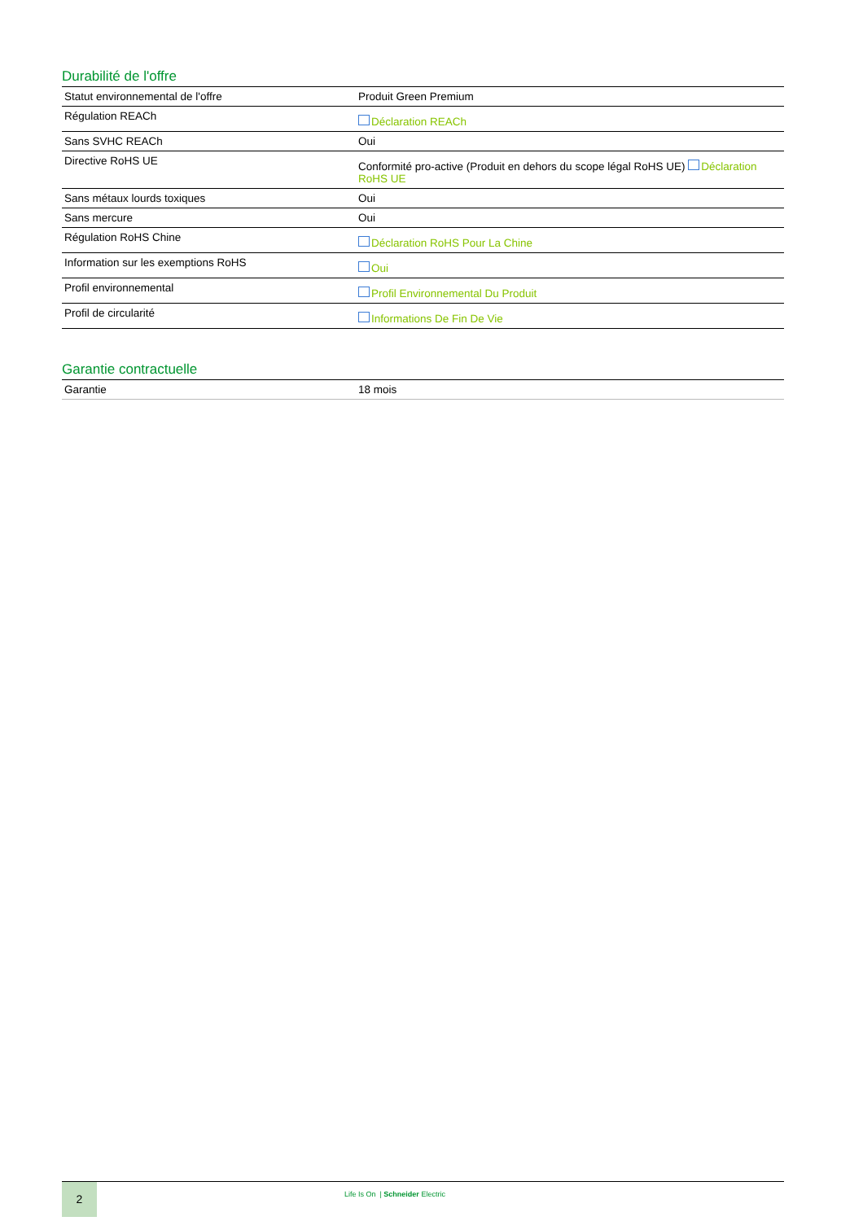Durabilité de l'offre
| Statut environnemental de l'offre | Produit Green Premium |
| Régulation REACh | Déclaration REACh |
| Sans SVHC REACh | Oui |
| Directive RoHS UE | Conformité pro-active (Produit en dehors du scope légal RoHS UE) Déclaration RoHS UE |
| Sans métaux lourds toxiques | Oui |
| Sans mercure | Oui |
| Régulation RoHS Chine | Déclaration RoHS Pour La Chine |
| Information sur les exemptions RoHS | Oui |
| Profil environnemental | Profil Environnemental Du Produit |
| Profil de circularité | Informations De Fin De Vie |
Garantie contractuelle
| Garantie | 18 mois |
2
Life Is On | Schneider Electric